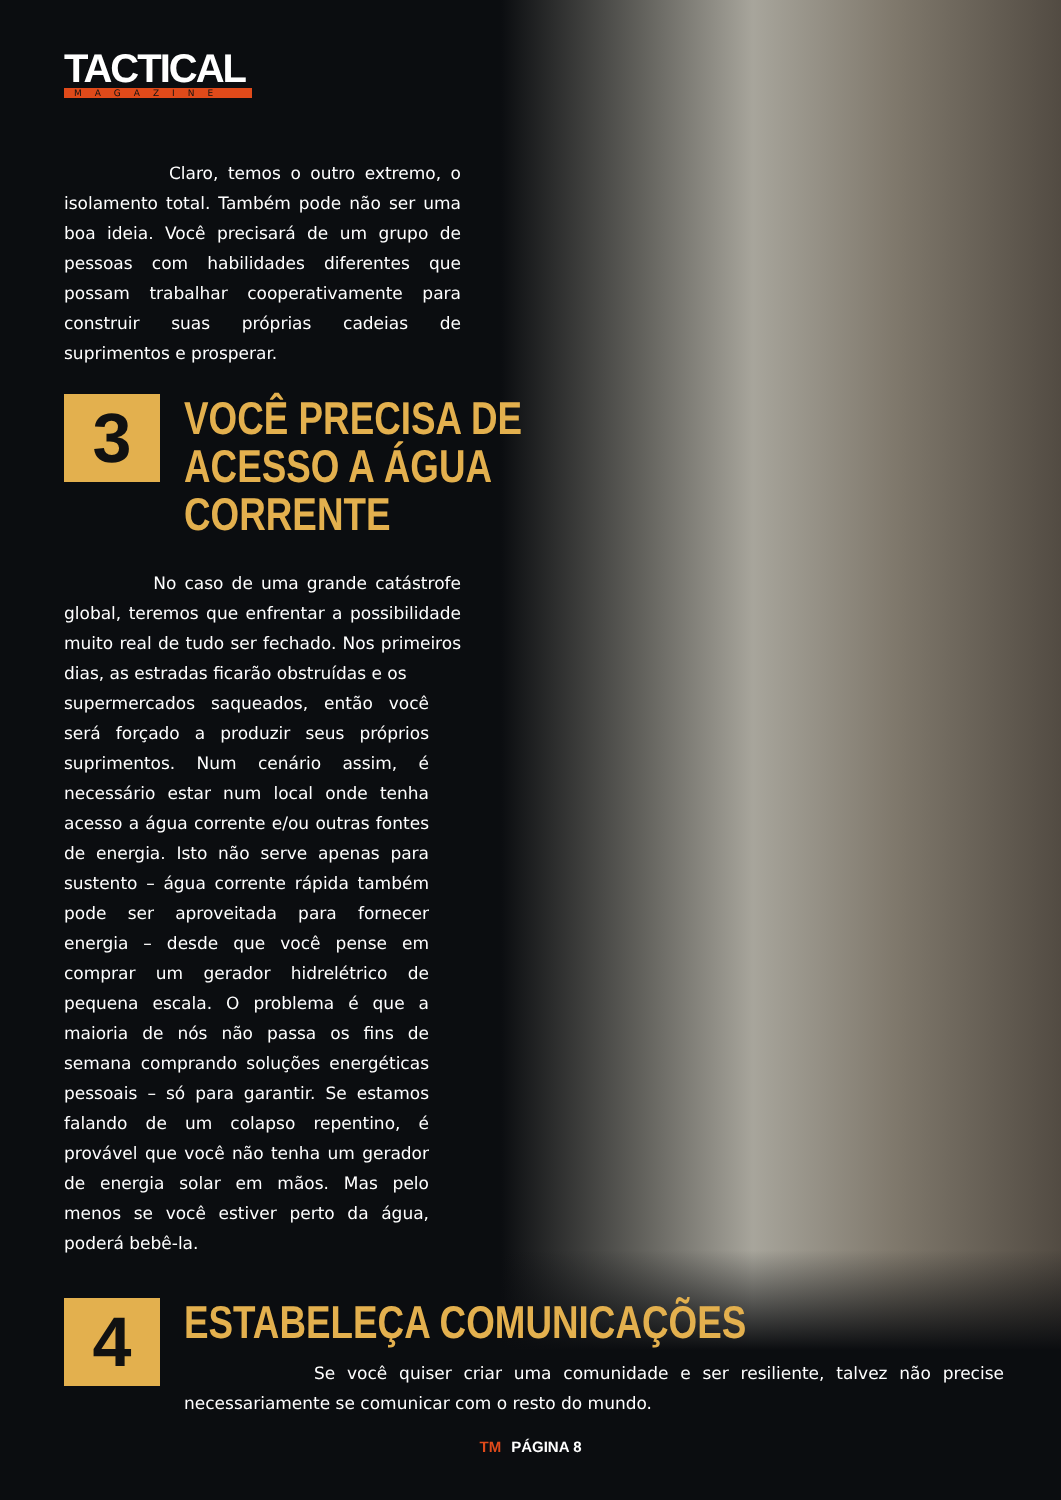TACTICAL
MAGAZINE
Claro, temos o outro extremo, o isolamento total. Também pode não ser uma boa ideia. Você precisará de um grupo de pessoas com habilidades diferentes que possam trabalhar cooperativamente para construir suas próprias cadeias de suprimentos e prosperar.
3
VOCÊ PRECISA DE
ACESSO A ÁGUA
CORRENTE
No caso de uma grande catástrofe global, teremos que enfrentar a possibilidade muito real de tudo ser fechado. Nos primeiros dias, as estradas ficarão obstruídas e os
supermercados saqueados, então você será forçado a produzir seus próprios suprimentos. Num cenário assim, é necessário estar num local onde tenha acesso a água corrente e/ou outras fontes de energia. Isto não serve apenas para sustento – água corrente rápida também pode ser aproveitada para fornecer energia – desde que você pense em comprar um gerador hidrelétrico de pequena escala. O problema é que a maioria de nós não passa os fins de semana comprando soluções energéticas pessoais – só para garantir. Se estamos falando de um colapso repentino, é provável que você não tenha um gerador de energia solar em mãos. Mas pelo menos se você estiver perto da água, poderá bebê-la.
4
ESTABELEÇA COMUNICAÇÕES
Se você quiser criar uma comunidade e ser resiliente, talvez não precise necessariamente se comunicar com o resto do mundo.
TM PÁGINA 8